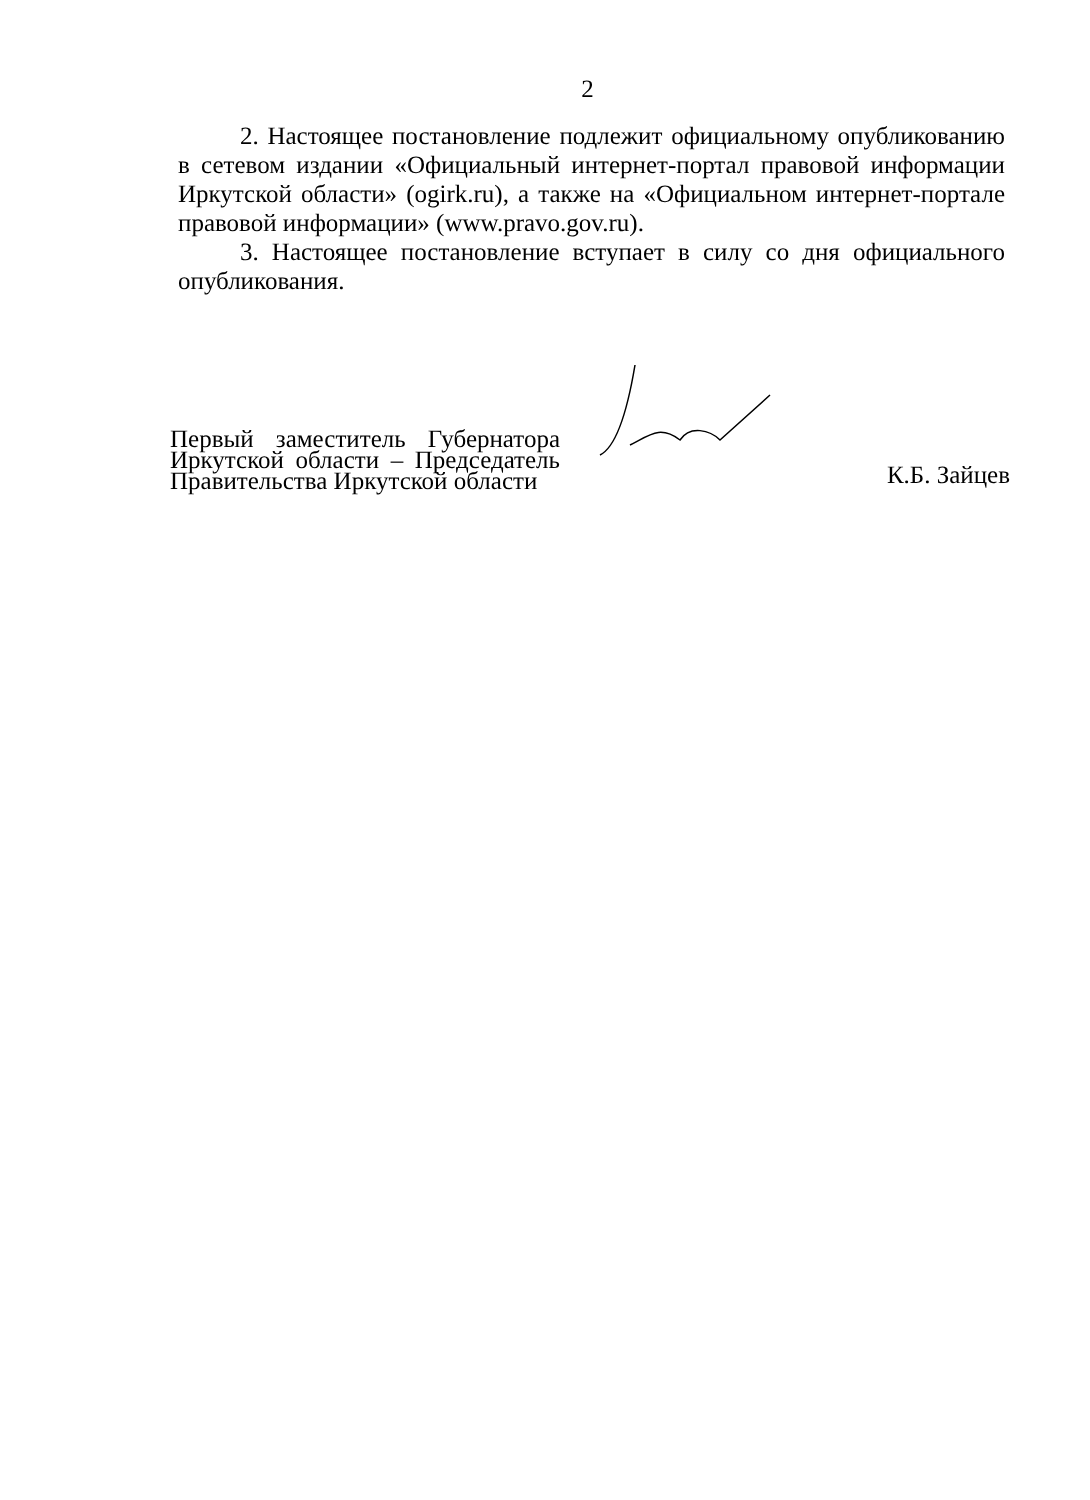2
2. Настоящее постановление подлежит официальному опубликованию в сетевом издании «Официальный интернет-портал правовой информации Иркутской области» (ogirk.ru), а также на «Официальном интернет-портале правовой информации» (www.pravo.gov.ru).
3. Настоящее постановление вступает в силу со дня официального опубликования.
Первый заместитель Губернатора Иркутской области – Председатель Правительства Иркутской области
К.Б. Зайцев